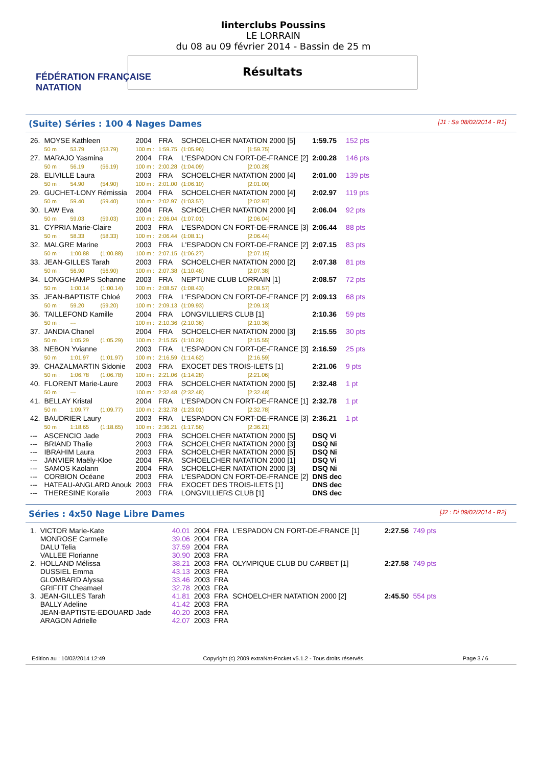FÉDÉRATION FRANÇAISE
NATATION
Iinterclubs Poussins
LE LORRAIN
du 08 au 09 février 2014 - Bassin de 25 m
Résultats
(Suite) Séries : 100 4 Nages Dames [J1 : Sa 08/02/2014 - R1]
| 26. | MOYSE Kathleen | | | 2004 | FRA | SCHOELCHER NATATION 2000 [5] | | 1:59.75 | 152 pts |
| | 50 m : | 53.79 | (53.79) | 100 m : | 1:59.75 | (1:05.96) | [1:59.75] | | |
| 27. | MARAJO Yasmina | | | 2004 | FRA | L'ESPADON CN FORT-DE-FRANCE [2] | | 2:00.28 | 146 pts |
| | 50 m : | 56.19 | (56.19) | 100 m : | 2:00.28 | (1:04.09) | [2:00.28] | | |
| 28. | ELIVILLE Laura | | | 2003 | FRA | SCHOELCHER NATATION 2000 [4] | | 2:01.00 | 139 pts |
| | 50 m : | 54.90 | (54.90) | 100 m : | 2:01.00 | (1:06.10) | [2:01.00] | | |
| 29. | GUCHET-LONY Rémissia | | | 2004 | FRA | SCHOELCHER NATATION 2000 [4] | | 2:02.97 | 119 pts |
| | 50 m : | 59.40 | (59.40) | 100 m : | 2:02.97 | (1:03.57) | [2:02.97] | | |
| 30. | LAW Eva | | | 2004 | FRA | SCHOELCHER NATATION 2000 [4] | | 2:06.04 | 92 pts |
| | 50 m : | 59.03 | (59.03) | 100 m : | 2:06.04 | (1:07.01) | [2:06.04] | | |
| 31. | CYPRIA Marie-Claire | | | 2003 | FRA | L'ESPADON CN FORT-DE-FRANCE [3] | | 2:06.44 | 88 pts |
| | 50 m : | 58.33 | (58.33) | 100 m : | 2:06.44 | (1:08.11) | [2:06.44] | | |
| 32. | MALGRE Marine | | | 2003 | FRA | L'ESPADON CN FORT-DE-FRANCE [2] | | 2:07.15 | 83 pts |
| | 50 m : | 1:00.88 | (1:00.88) | 100 m : | 2:07.15 | (1:06.27) | [2:07.15] | | |
| 33. | JEAN-GILLES Tarah | | | 2003 | FRA | SCHOELCHER NATATION 2000 [2] | | 2:07.38 | 81 pts |
| | 50 m : | 56.90 | (56.90) | 100 m : | 2:07.38 | (1:10.48) | [2:07.38] | | |
| 34. | LONGCHAMPS Sohanne | | | 2003 | FRA | NEPTUNE CLUB LORRAIN [1] | | 2:08.57 | 72 pts |
| | 50 m : | 1:00.14 | (1:00.14) | 100 m : | 2:08.57 | (1:08.43) | [2:08.57] | | |
| 35. | JEAN-BAPTISTE Chloé | | | 2003 | FRA | L'ESPADON CN FORT-DE-FRANCE [2] | | 2:09.13 | 68 pts |
| | 50 m : | 59.20 | (59.20) | 100 m : | 2:09.13 | (1:09.93) | [2:09.13] | | |
| 36. | TAILLEFOND Kamille | | | 2004 | FRA | LONGVILLIERS CLUB [1] | | 2:10.36 | 59 pts |
| | 50 m : | --- | | 100 m : | 2:10.36 | (2:10.36) | [2:10.36] | | |
| 37. | JANDIA Chanel | | | 2004 | FRA | SCHOELCHER NATATION 2000 [3] | | 2:15.55 | 30 pts |
| | 50 m : | 1:05.29 | (1:05.29) | 100 m : | 2:15.55 | (1:10.26) | [2:15.55] | | |
| 38. | NEBON Yvianne | | | 2003 | FRA | L'ESPADON CN FORT-DE-FRANCE [3] | | 2:16.59 | 25 pts |
| | 50 m : | 1:01.97 | (1:01.97) | 100 m : | 2:16.59 | (1:14.62) | [2:16.59] | | |
| 39. | CHAZALMARTIN Sidonie | | | 2003 | FRA | EXOCET DES TROIS-ILETS [1] | | 2:21.06 | 9 pts |
| | 50 m : | 1:06.78 | (1:06.78) | 100 m : | 2:21.06 | (1:14.28) | [2:21.06] | | |
| 40. | FLORENT Marie-Laure | | | 2003 | FRA | SCHOELCHER NATATION 2000 [5] | | 2:32.48 | 1 pt |
| | 50 m : | --- | | 100 m : | 2:32.48 | (2:32.48) | [2:32.48] | | |
| 41. | BELLAY Kristal | | | 2004 | FRA | L'ESPADON CN FORT-DE-FRANCE [1] | | 2:32.78 | 1 pt |
| | 50 m : | 1:09.77 | (1:09.77) | 100 m : | 2:32.78 | (1:23.01) | [2:32.78] | | |
| 42. | BAUDRIER Laury | | | 2003 | FRA | L'ESPADON CN FORT-DE-FRANCE [3] | | 2:36.21 | 1 pt |
| | 50 m : | 1:18.65 | (1:18.65) | 100 m : | 2:36.21 | (1:17.56) | [2:36.21] | | |
| --- | ASCENCIO Jade | | | 2003 | FRA | SCHOELCHER NATATION 2000 [5] | | DSQ Vi | |
| --- | BRIAND Thalie | | | 2003 | FRA | SCHOELCHER NATATION 2000 [3] | | DSQ Ni | |
| --- | IBRAHIM Laura | | | 2003 | FRA | SCHOELCHER NATATION 2000 [5] | | DSQ Ni | |
| --- | JANVIER Maëly-Kloe | | | 2004 | FRA | SCHOELCHER NATATION 2000 [1] | | DSQ Vi | |
| --- | SAMOS Kaolann | | | 2004 | FRA | SCHOELCHER NATATION 2000 [3] | | DSQ Ni | |
| --- | CORBION Océane | | | 2003 | FRA | L'ESPADON CN FORT-DE-FRANCE [2] | | DNS dec | |
| --- | HATEAU-ANGLARD Anouk | | | 2003 | FRA | EXOCET DES TROIS-ILETS [1] | | DNS dec | |
| --- | THERESINE Koralie | | | 2003 | FRA | LONGVILLIERS CLUB [1] | | DNS dec | |
Séries : 4x50 Nage Libre Dames [J2 : Di 09/02/2014 - R2]
| 1. | VICTOR Marie-Kate | 40.01 | 2004 | FRA | L'ESPADON CN FORT-DE-FRANCE [1] | 2:27.56 | 749 pts |
| | MONROSE Carmelle | 39.06 | 2004 | FRA | | | |
| | DALU Telia | 37.59 | 2004 | FRA | | | |
| | VALLEE Florianne | 30.90 | 2003 | FRA | | | |
| 2. | HOLLAND Mélissa | 38.21 | 2003 | FRA | OLYMPIQUE CLUB DU CARBET [1] | 2:27.58 | 749 pts |
| | DUSSIEL Emma | 43.13 | 2003 | FRA | | | |
| | GLOMBARD Alyssa | 33.46 | 2003 | FRA | | | |
| | GRIFFIT Cheamael | 32.78 | 2003 | FRA | | | |
| 3. | JEAN-GILLES Tarah | 41.81 | 2003 | FRA | SCHOELCHER NATATION 2000 [2] | 2:45.50 | 554 pts |
| | BALLY Adeline | 41.42 | 2003 | FRA | | | |
| | JEAN-BAPTISTE-EDOUARD Jade | 40.20 | 2003 | FRA | | | |
| | ARAGON Adrielle | 42.07 | 2003 | FRA | | | |
Edition au : 10/02/2014 12:49 Copyright (c) 2009 extraNat-Pocket v5.1.2 - Tous droits réservés. Page 3 / 6